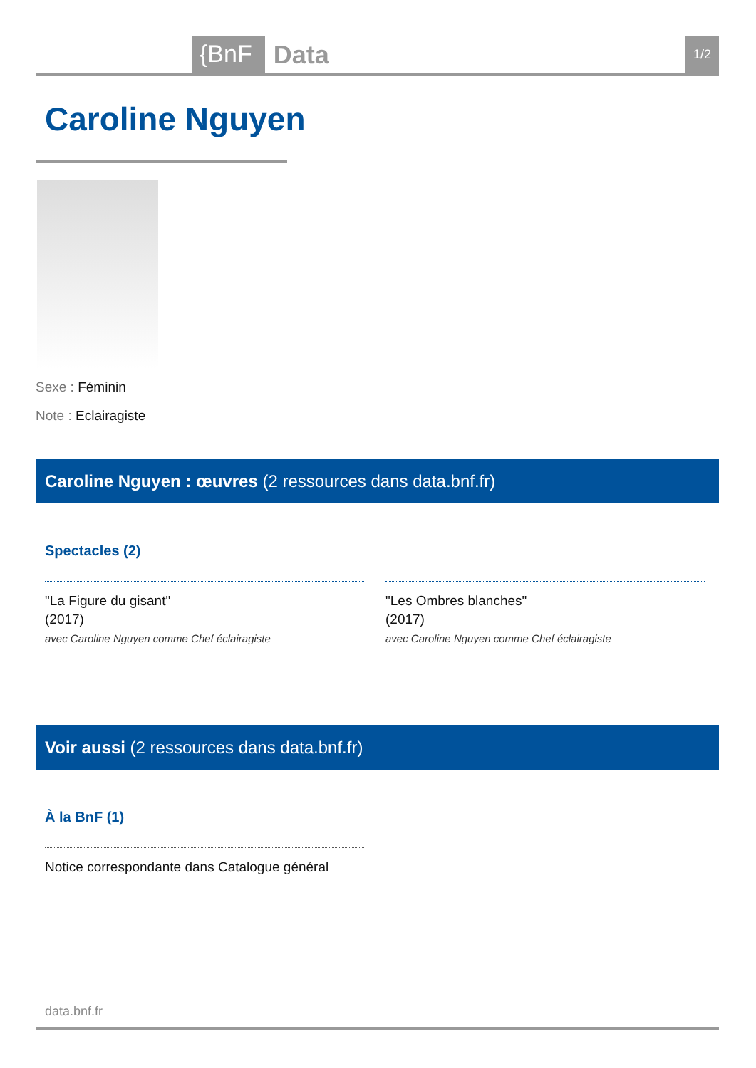{BnF Data 1/2
Caroline Nguyen
Sexe : Féminin
Note : Eclairagiste
Caroline Nguyen : œuvres (2 ressources dans data.bnf.fr)
Spectacles (2)
"La Figure du gisant"
(2017)
avec Caroline Nguyen comme Chef éclairagiste
"Les Ombres blanches"
(2017)
avec Caroline Nguyen comme Chef éclairagiste
Voir aussi (2 ressources dans data.bnf.fr)
À la BnF (1)
Notice correspondante dans Catalogue général
data.bnf.fr